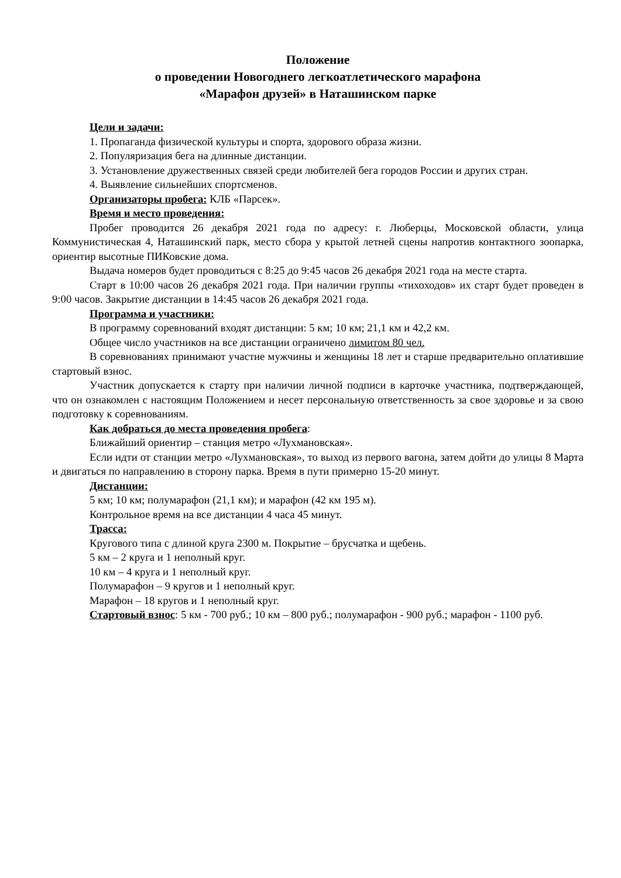Положение
о проведении Новогоднего легкоатлетического марафона
«Марафон друзей» в Наташинском парке
Цели и задачи:
1. Пропаганда физической культуры и спорта, здорового образа жизни.
2. Популяризация бега на длинные дистанции.
3. Установление дружественных связей среди любителей бега городов России и других стран.
4. Выявление сильнейших спортсменов.
Организаторы пробега: КЛБ «Парсек».
Время и место проведения:
Пробег проводится 26 декабря 2021 года по адресу: г. Люберцы, Московской области, улица Коммунистическая 4, Наташинский парк, место сбора у крытой летней сцены напротив контактного зоопарка, ориентир высотные ПИКовские дома.
Выдача номеров будет проводиться с 8:25 до 9:45 часов 26 декабря 2021 года на месте старта.
Старт в 10:00 часов 26 декабря 2021 года. При наличии группы «тихоходов» их старт будет проведен в 9:00 часов. Закрытие дистанции в 14:45 часов 26 декабря 2021 года.
Программа и участники:
В программу соревнований входят дистанции: 5 км; 10 км; 21,1 км и 42,2 км.
Общее число участников на все дистанции ограничено лимитом 80 чел.
В соревнованиях принимают участие мужчины и женщины 18 лет и старше предварительно оплатившие стартовый взнос.
Участник допускается к старту при наличии личной подписи в карточке участника, подтверждающей, что он ознакомлен с настоящим Положением и несет персональную ответственность за свое здоровье и за свою подготовку к соревнованиям.
Как добраться до места проведения пробега:
Ближайший ориентир – станция метро «Лухмановская».
Если идти от станции метро «Лухмановская», то выход из первого вагона, затем дойти до улицы 8 Марта и двигаться по направлению в сторону парка. Время в пути примерно 15-20 минут.
Дистанции:
5 км; 10 км; полумарафон (21,1 км); и марафон (42 км 195 м).
Контрольное время на все дистанции 4 часа 45 минут.
Трасса:
Кругового типа с длиной круга 2300 м. Покрытие – брусчатка и щебень.
5 км – 2 круга и 1 неполный круг.
10 км – 4 круга и 1 неполный круг.
Полумарафон – 9 кругов и 1 неполный круг.
Марафон – 18 кругов и 1 неполный круг.
Стартовый взнос: 5 км - 700 руб.; 10 км – 800 руб.; полумарафон - 900 руб.; марафон - 1100 руб.